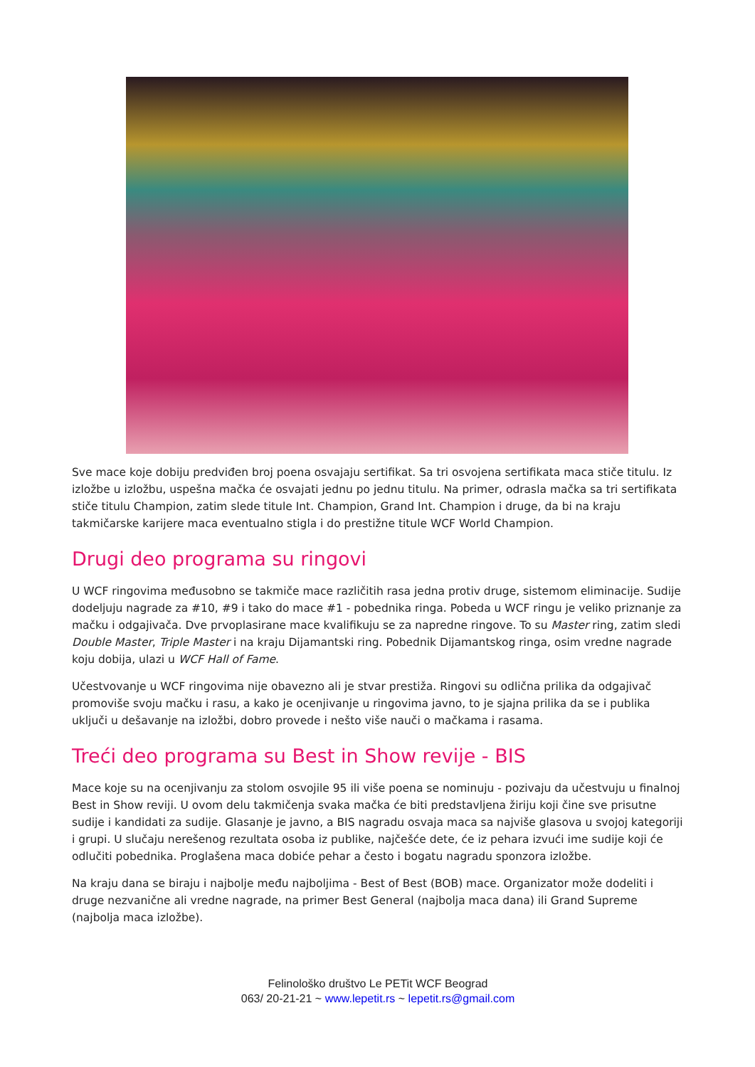Sve mace koje dobiju predviđen broj poena osvajaju sertifikat. Sa tri osvojena sertifikata maca stiče titulu. Iz izložbe u izložbu, uspešna mačka će osvajati jednu po jednu titulu. Na primer, odrasla mačka sa tri sertifikata stiče titulu Champion, zatim slede titule Int. Champion, Grand Int. Champion i druge, da bi na kraju takmičarske karijere maca eventualno stigla i do prestižne titule WCF World Champion.
Drugi deo programa su ringovi
U WCF ringovima međusobno se takmiče mace različitih rasa jedna protiv druge, sistemom eliminacije. Sudije dodeljuju nagrade za #10, #9 i tako do mace #1 - pobednika ringa. Pobeda u WCF ringu je veliko priznanje za mačku i odgajivača. Dve prvoplasirane mace kvalifikuju se za napredne ringove. To su Master ring, zatim sledi Double Master, Triple Master i na kraju Dijamantski ring. Pobednik Dijamantskog ringa, osim vredne nagrade koju dobija, ulazi u WCF Hall of Fame.
Učestvovanje u WCF ringovima nije obavezno ali je stvar prestiža. Ringovi su odlična prilika da odgajivač promoviše svoju mačku i rasu, a kako je ocenjivanje u ringovima javno, to je sjajna prilika da se i publika uključi u dešavanje na izložbi, dobro provede i nešto više nauči o mačkama i rasama.
Treći deo programa su Best in Show revije - BIS
Mace koje su na ocenjivanju za stolom osvojile 95 ili više poena se nominuju - pozivaju da učestvuju u finalnoj Best in Show reviji. U ovom delu takmičenja svaka mačka će biti predstavljena žiriju koji čine sve prisutne sudije i kandidati za sudije. Glasanje je javno, a BIS nagradu osvaja maca sa najviše glasova u svojoj kategoriji i grupi. U slučaju nerešenog rezultata osoba iz publike, najčešće dete, će iz pehara izvući ime sudije koji će odlučiti pobednika. Proglašena maca dobiće pehar a često i bogatu nagradu sponzora izložbe.
Na kraju dana se biraju i najbolje među najboljima - Best of Best (BOB) mace. Organizator može dodeliti i druge nezvanične ali vredne nagrade, na primer Best General (najbolja maca dana) ili Grand Supreme (najbolja maca izložbe).
Felinološko društvo Le PETit WCF Beograd
063/ 20-21-21 ~ www.lepetit.rs ~ lepetit.rs@gmail.com